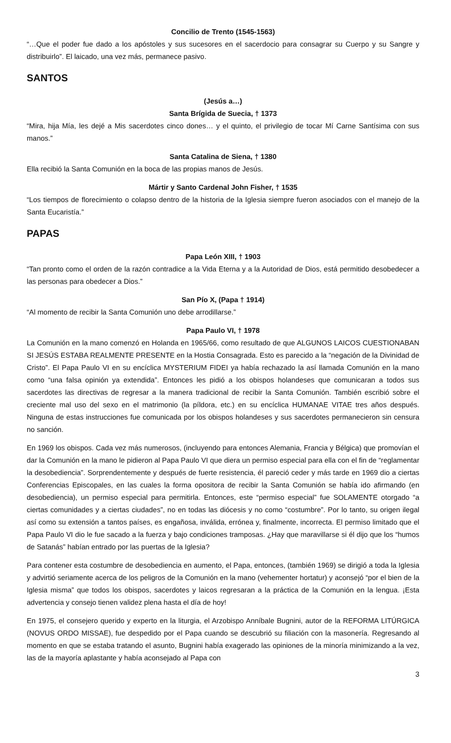Concilio de Trento (1545-1563)
“…Que el poder fue dado a los apóstoles y sus sucesores en el sacerdocio para consagrar su Cuerpo y su Sangre y distribuirlo”. El laicado, una vez más, permanece pasivo.
SANTOS
(Jesús a…)
Santa Brígida de Suecia, † 1373
“Mira, hija Mía, les dejé a Mis sacerdotes cinco dones… y el quinto, el privilegio de tocar Mí Carne Santísima con sus manos.”
Santa Catalina de Siena, † 1380
Ella recibió la Santa Comunión en la boca de las propias manos de Jesús.
Mártir y Santo Cardenal John Fisher, † 1535
“Los tiempos de florecimiento o colapso dentro de la historia de la Iglesia siempre fueron asociados con el manejo de la Santa Eucaristía.”
PAPAS
Papa León XIII, † 1903
“Tan pronto como el orden de la razón contradice a la Vida Eterna y a la Autoridad de Dios, está permitido desobedecer a las personas para obedecer a Dios.”
San Pío X, (Papa † 1914)
“Al momento de recibir la Santa Comunión uno debe arrodillarse.”
Papa Paulo VI, † 1978
La Comunión en la mano comenzó en Holanda en 1965/66, como resultado de que ALGUNOS LAICOS CUESTIONABAN SI JESÚS ESTABA REALMENTE PRESENTE en la Hostia Consagrada. Esto es parecido a la “negación de la Divinidad de Cristo”. El Papa Paulo VI en su encíclica MYSTERIUM FIDEI ya había rechazado la así llamada Comunión en la mano como “una falsa opinión ya extendida”. Entonces les pidió a los obispos holandeses que comunicaran a todos sus sacerdotes las directivas de regresar a la manera tradicional de recibir la Santa Comunión. También escribió sobre el creciente mal uso del sexo en el matrimonio (la píldora, etc.) en su encíclica HUMANAE VITAE tres años después. Ninguna de estas instrucciones fue comunicada por los obispos holandeses y sus sacerdotes permanecieron sin censura no sanción.
En 1969 los obispos. Cada vez más numerosos, (incluyendo para entonces Alemania, Francia y Bélgica) que promovían el dar la Comunión en la mano le pidieron al Papa Paulo VI que diera un permiso especial para ella con el fin de “reglamentar la desobediencia”. Sorprendentemente y después de fuerte resistencia, él pareció ceder y más tarde en 1969 dio a ciertas Conferencias Episcopales, en las cuales la forma opositora de recibir la Santa Comunión se había ido afirmando (en desobediencia), un permiso especial para permitirla. Entonces, este “permiso especial” fue SOLAMENTE otorgado “a ciertas comunidades y a ciertas ciudades”, no en todas las diócesis y no como “costumbre”. Por lo tanto, su origen ilegal así como su extensión a tantos países, es engañosa, inválida, errónea y, finalmente, incorrecta. El permiso limitado que el Papa Paulo VI dio le fue sacado a la fuerza y bajo condiciones tramposas. ¿Hay que maravillarse si él dijo que los “humos de Satanás” habían entrado por las puertas de la Iglesia?
Para contener esta costumbre de desobediencia en aumento, el Papa, entonces, (también 1969) se dirigió a toda la Iglesia y advirtió seriamente acerca de los peligros de la Comunión en la mano (vehementer hortatur) y aconsejó “por el bien de la Iglesia misma” que todos los obispos, sacerdotes y laicos regresaran a la práctica de la Comunión en la lengua. ¡Esta advertencia y consejo tienen validez plena hasta el día de hoy!
En 1975, el consejero querido y experto en la liturgia, el Arzobispo Anníbale Bugnini, autor de la REFORMA LITÚRGICA (NOVUS ORDO MISSAE), fue despedido por el Papa cuando se descubrió su filiación con la masonería. Regresando al momento en que se estaba tratando el asunto, Bugnini había exagerado las opiniones de la minoría minimizando a la vez, las de la mayoría aplastante y había aconsejado al Papa con
3